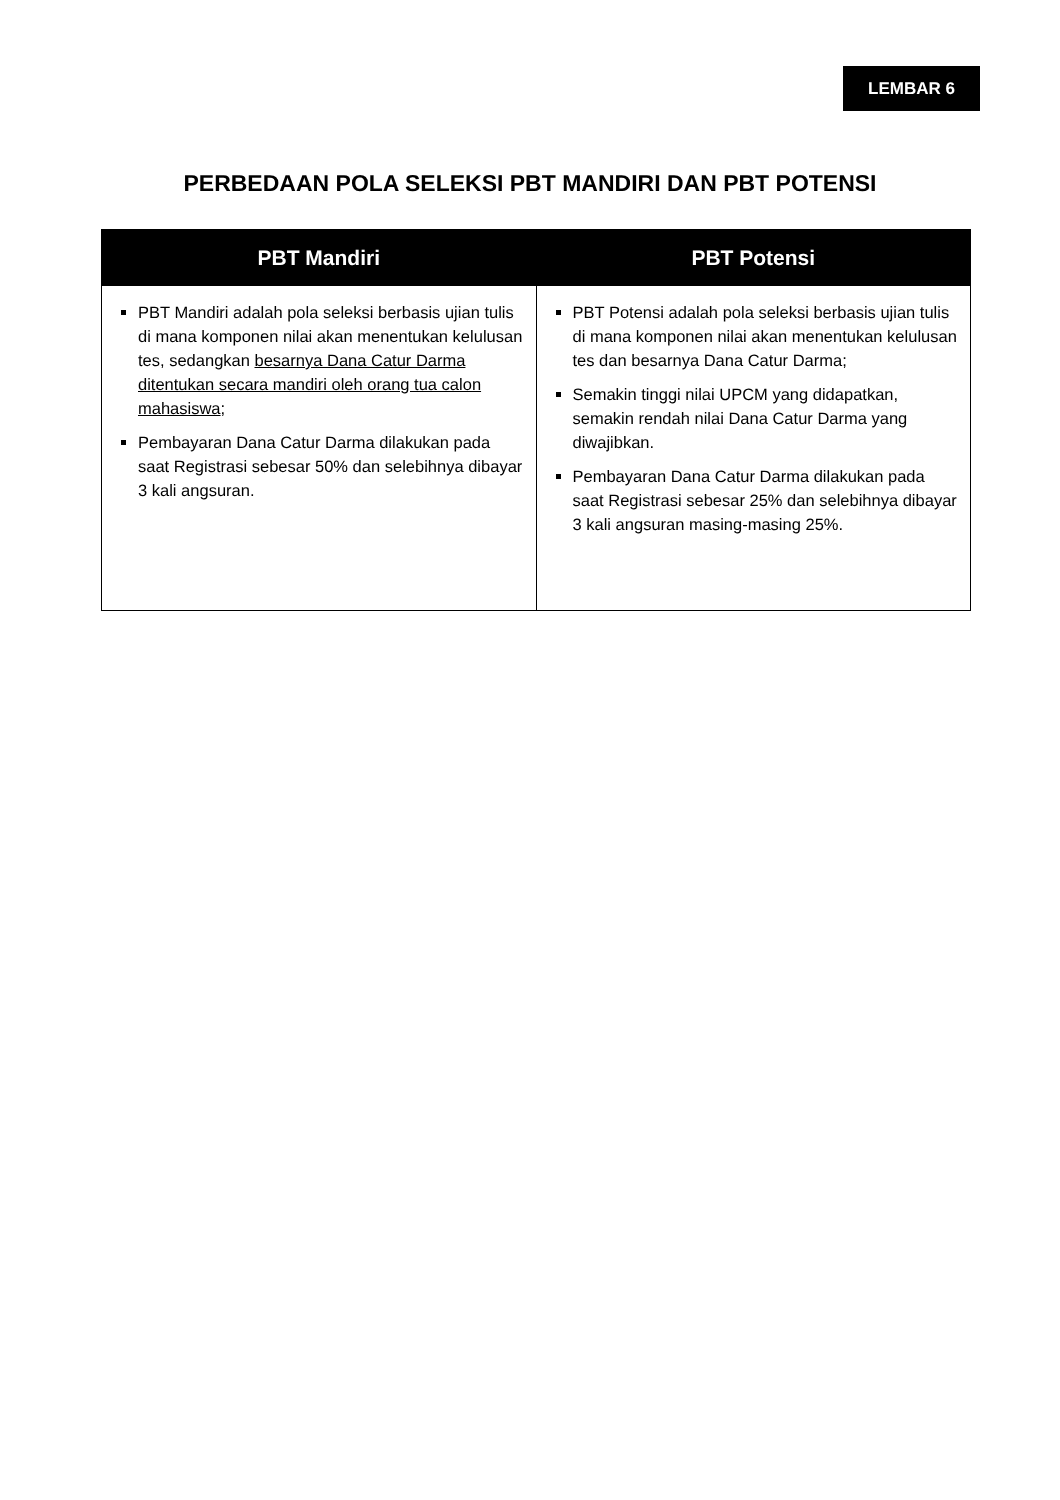LEMBAR 6
PERBEDAAN POLA SELEKSI PBT MANDIRI DAN PBT POTENSI
| PBT Mandiri | PBT Potensi |
| --- | --- |
| PBT Mandiri adalah pola seleksi berbasis ujian tulis di mana komponen nilai akan menentukan kelulusan tes, sedangkan besarnya Dana Catur Darma ditentukan secara mandiri oleh orang tua calon mahasiswa ; Pembayaran Dana Catur Darma dilakukan pada saat Registrasi sebesar 50% dan selebihnya dibayar 3 kali angsuran. | PBT Potensi adalah pola seleksi berbasis ujian tulis di mana komponen nilai akan menentukan kelulusan tes dan besarnya Dana Catur Darma; Semakin tinggi nilai UPCM yang didapatkan, semakin rendah nilai Dana Catur Darma yang diwajibkan. Pembayaran Dana Catur Darma dilakukan pada saat Registrasi sebesar 25% dan selebihnya dibayar 3 kali angsuran masing-masing 25%. |